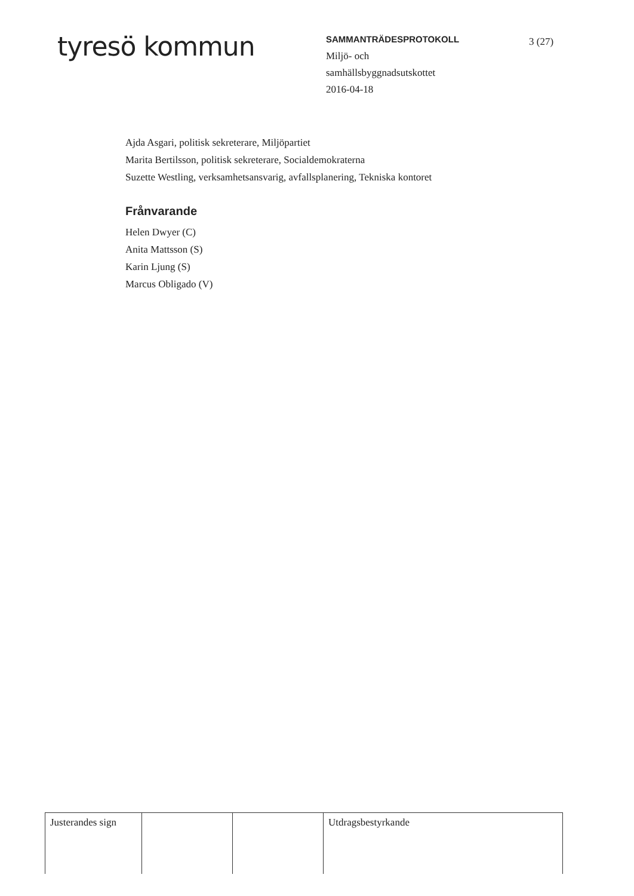tyresö kommun
SAMMANTRÄDESPROTOKOLL
Miljö- och
samhällsbyggnadsutskottet
2016-04-18
3 (27)
Ajda Asgari, politisk sekreterare, Miljöpartiet
Marita Bertilsson, politisk sekreterare, Socialdemokraterna
Suzette Westling, verksamhetsansvarig, avfallsplanering, Tekniska kontoret
Frånvarande
Helen Dwyer (C)
Anita Mattsson (S)
Karin Ljung (S)
Marcus Obligado (V)
| Justerandes sign | | | Utdragsbestyrkande |